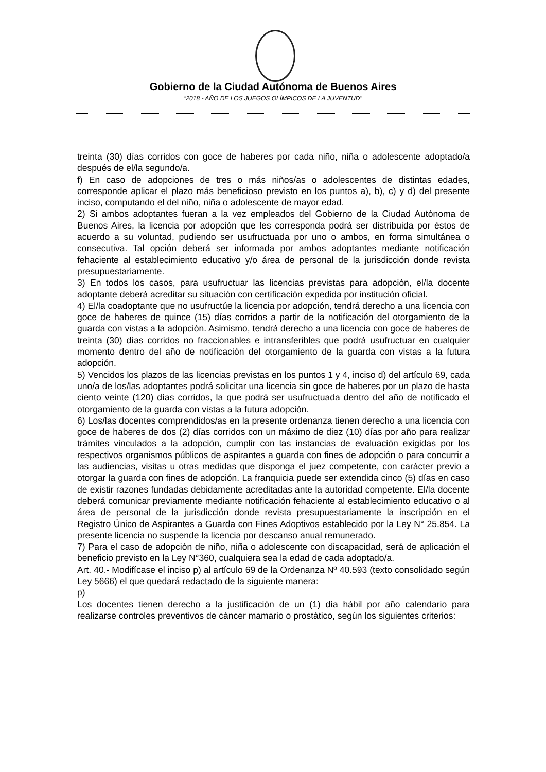Gobierno de la Ciudad Autónoma de Buenos Aires
“2018 - AÑO DE LOS JUEGOS OLÍMPICOS DE LA JUVENTUD"
treinta (30) días corridos con goce de haberes por cada niño, niña o adolescente adoptado/a después de el/la segundo/a.
f) En caso de adopciones de tres o más niños/as o adolescentes de distintas edades, corresponde aplicar el plazo más beneficioso previsto en los puntos a), b), c) y d) del presente inciso, computando el del niño, niña o adolescente de mayor edad.
2) Si ambos adoptantes fueran a la vez empleados del Gobierno de la Ciudad Autónoma de Buenos Aires, la licencia por adopción que les corresponda podrá ser distribuida por éstos de acuerdo a su voluntad, pudiendo ser usufructuada por uno o ambos, en forma simultánea o consecutiva. Tal opción deberá ser informada por ambos adoptantes mediante notificación fehaciente al establecimiento educativo y/o área de personal de la jurisdicción donde revista presupuestariamente.
3) En todos los casos, para usufructuar las licencias previstas para adopción, el/la docente adoptante deberá acreditar su situación con certificación expedida por institución oficial.
4) El/la coadoptante que no usufructúe la licencia por adopción, tendrá derecho a una licencia con goce de haberes de quince (15) días corridos a partir de la notificación del otorgamiento de la guarda con vistas a la adopción. Asimismo, tendrá derecho a una licencia con goce de haberes de treinta (30) días corridos no fraccionables e intransferibles que podrá usufructuar en cualquier momento dentro del año de notificación del otorgamiento de la guarda con vistas a la futura adopción.
5) Vencidos los plazos de las licencias previstas en los puntos 1 y 4, inciso d) del artículo 69, cada uno/a de los/las adoptantes podrá solicitar una licencia sin goce de haberes por un plazo de hasta ciento veinte (120) días corridos, la que podrá ser usufructuada dentro del año de notificado el otorgamiento de la guarda con vistas a la futura adopción.
6) Los/las docentes comprendidos/as en la presente ordenanza tienen derecho a una licencia con goce de haberes de dos (2) días corridos con un máximo de diez (10) días por año para realizar trámites vinculados a la adopción, cumplir con las instancias de evaluación exigidas por los respectivos organismos públicos de aspirantes a guarda con fines de adopción o para concurrir a las audiencias, visitas u otras medidas que disponga el juez competente, con carácter previo a otorgar la guarda con fines de adopción. La franquicia puede ser extendida cinco (5) días en caso de existir razones fundadas debidamente acreditadas ante la autoridad competente. El/la docente deberá comunicar previamente mediante notificación fehaciente al establecimiento educativo o al área de personal de la jurisdicción donde revista presupuestariamente la inscripción en el Registro Único de Aspirantes a Guarda con Fines Adoptivos establecido por la Ley N° 25.854. La presente licencia no suspende la licencia por descanso anual remunerado.
7) Para el caso de adopción de niño, niña o adolescente con discapacidad, será de aplicación el beneficio previsto en la Ley N°360, cualquiera sea la edad de cada adoptado/a.
Art. 40.- Modifícase el inciso p) al artículo 69 de la Ordenanza Nº 40.593 (texto consolidado según Ley 5666) el que quedará redactado de la siguiente manera:
p)
Los docentes tienen derecho a la justificación de un (1) día hábil por año calendario para realizarse controles preventivos de cáncer mamario o prostático, según los siguientes criterios: